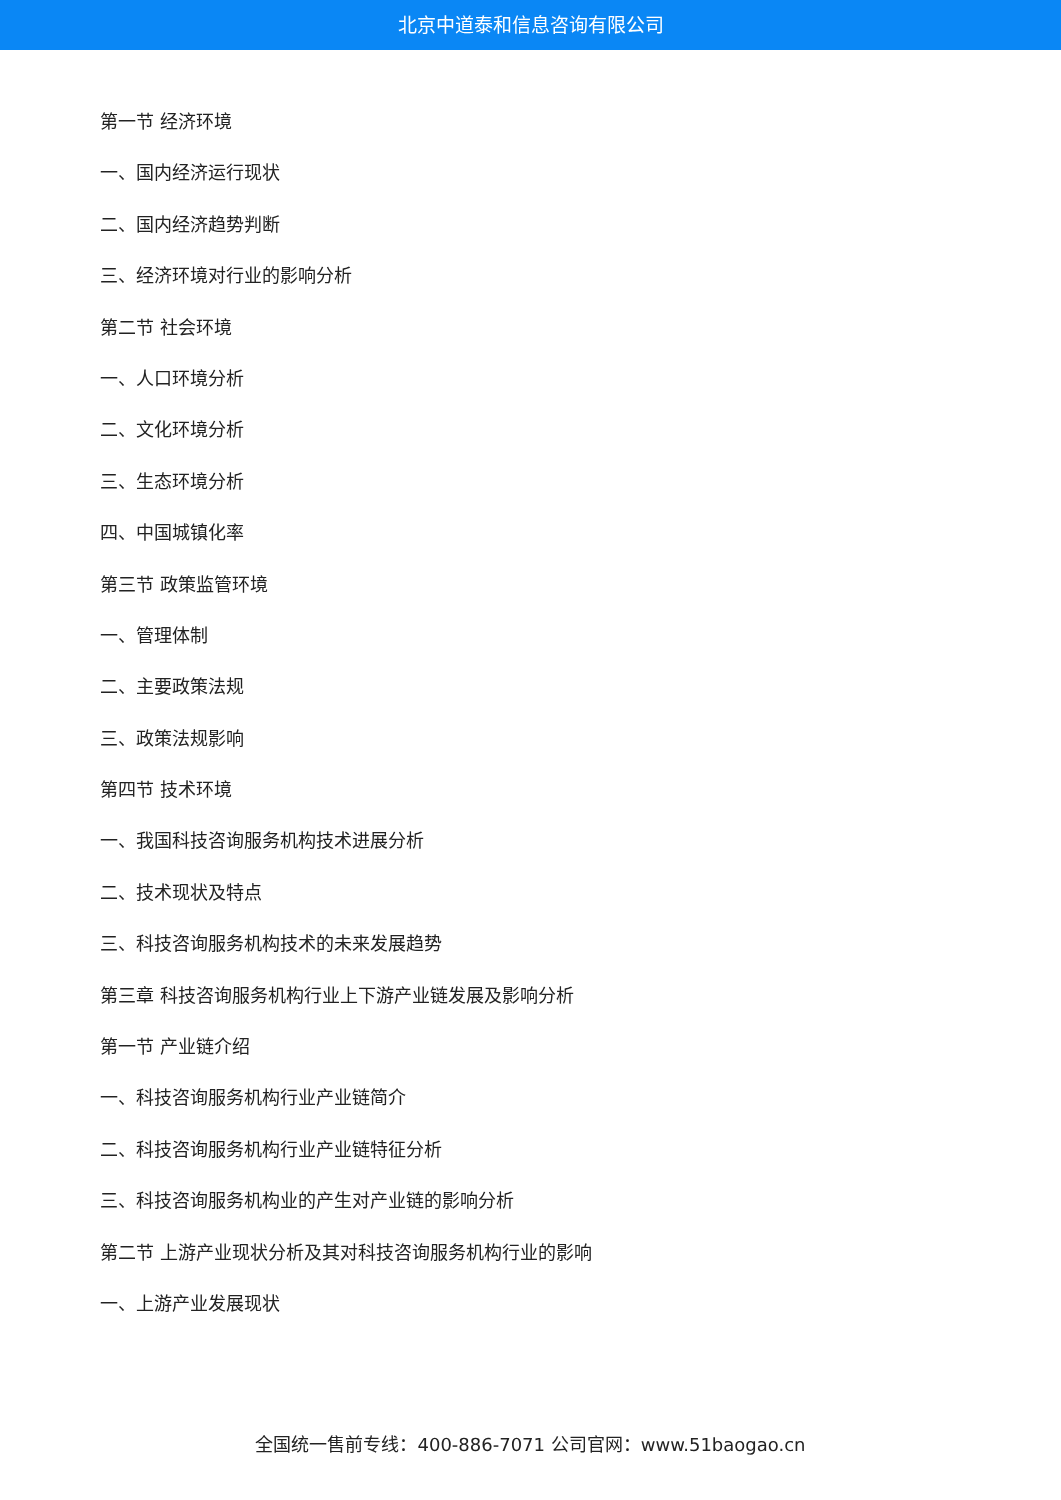北京中道泰和信息咨询有限公司
第一节 经济环境
一、国内经济运行现状
二、国内经济趋势判断
三、经济环境对行业的影响分析
第二节 社会环境
一、人口环境分析
二、文化环境分析
三、生态环境分析
四、中国城镇化率
第三节 政策监管环境
一、管理体制
二、主要政策法规
三、政策法规影响
第四节 技术环境
一、我国科技咨询服务机构技术进展分析
二、技术现状及特点
三、科技咨询服务机构技术的未来发展趋势
第三章 科技咨询服务机构行业上下游产业链发展及影响分析
第一节 产业链介绍
一、科技咨询服务机构行业产业链简介
二、科技咨询服务机构行业产业链特征分析
三、科技咨询服务机构业的产生对产业链的影响分析
第二节 上游产业现状分析及其对科技咨询服务机构行业的影响
一、上游产业发展现状
全国统一售前专线：400-886-7071 公司官网：www.51baogao.cn